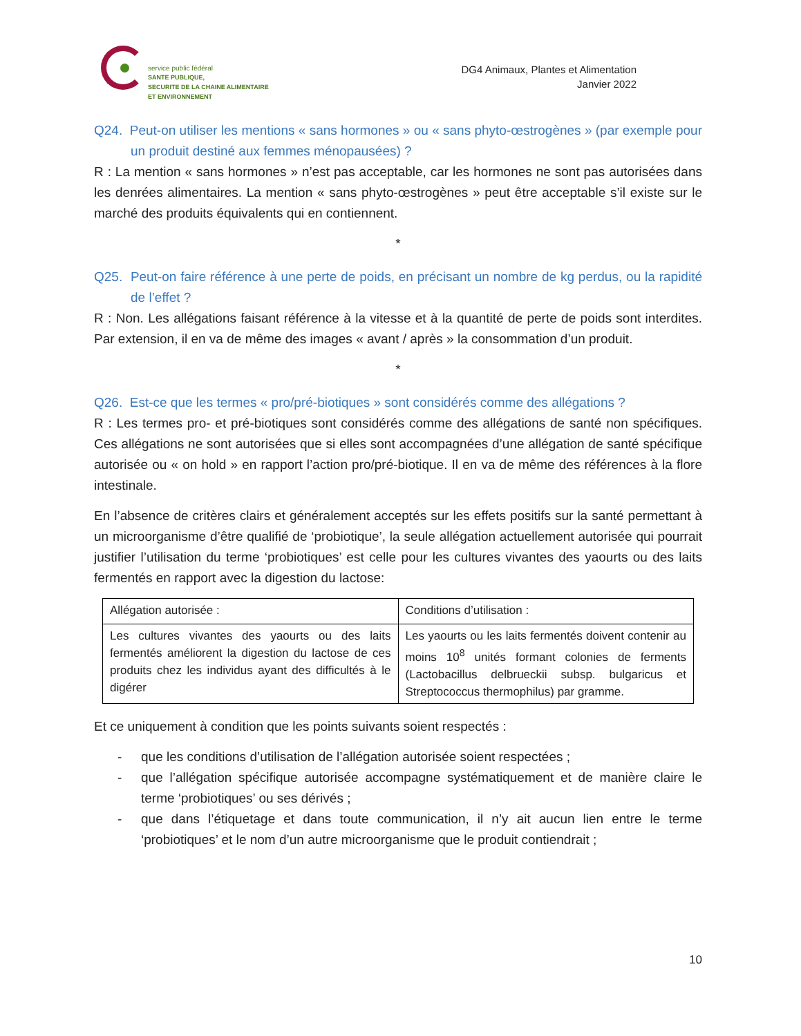service public fédéral
SANTE PUBLIQUE,
SECURITE DE LA CHAINE ALIMENTAIRE
ET ENVIRONNEMENT
DG4 Animaux, Plantes et Alimentation
Janvier 2022
Q24. Peut-on utiliser les mentions « sans hormones » ou « sans phyto-œstrogènes » (par exemple pour un produit destiné aux femmes ménopausées) ?
R : La mention « sans hormones » n’est pas acceptable, car les hormones ne sont pas autorisées dans les denrées alimentaires. La mention « sans phyto-œstrogènes » peut être acceptable s’il existe sur le marché des produits équivalents qui en contiennent.
*
Q25. Peut-on faire référence à une perte de poids, en précisant un nombre de kg perdus, ou la rapidité de l’effet ?
R : Non. Les allégations faisant référence à la vitesse et à la quantité de perte de poids sont interdites. Par extension, il en va de même des images « avant / après » la consommation d’un produit.
*
Q26. Est-ce que les termes « pro/pré-biotiques » sont considérés comme des allégations ?
R : Les termes pro- et pré-biotiques sont considérés comme des allégations de santé non spécifiques. Ces allégations ne sont autorisées que si elles sont accompagnées d’une allégation de santé spécifique autorisée ou « on hold » en rapport l’action pro/pré-biotique. Il en va de même des références à la flore intestinale.
En l’absence de critères clairs et généralement acceptés sur les effets positifs sur la santé permettant à un microorganisme d’être qualifié de ‘probiotique’, la seule allégation actuellement autorisée qui pourrait justifier l’utilisation du terme ‘probiotiques’ est celle pour les cultures vivantes des yaourts ou des laits fermentés en rapport avec la digestion du lactose:
| Allégation autorisée : | Conditions d’utilisation : |
| Les cultures vivantes des yaourts ou des laits fermentés améliorent la digestion du lactose de ces produits chez les individus ayant des difficultés à le digérer | Les yaourts ou les laits fermentés doivent contenir au moins 10<sup>8</sup> unités formant colonies de ferments (Lactobacillus delbrueckii subsp. bulgaricus et Streptococcus thermophilus) par gramme. |
Et ce uniquement à condition que les points suivants soient respectés :
- que les conditions d’utilisation de l’allégation autorisée soient respectées ;
- que l’allégation spécifique autorisée accompagne systématiquement et de manière claire le terme ‘probiotiques’ ou ses dérivés ;
- que dans l’étiquetage et dans toute communication, il n’y ait aucun lien entre le terme ‘probiotiques’ et le nom d’un autre microorganisme que le produit contiendrait ;
10